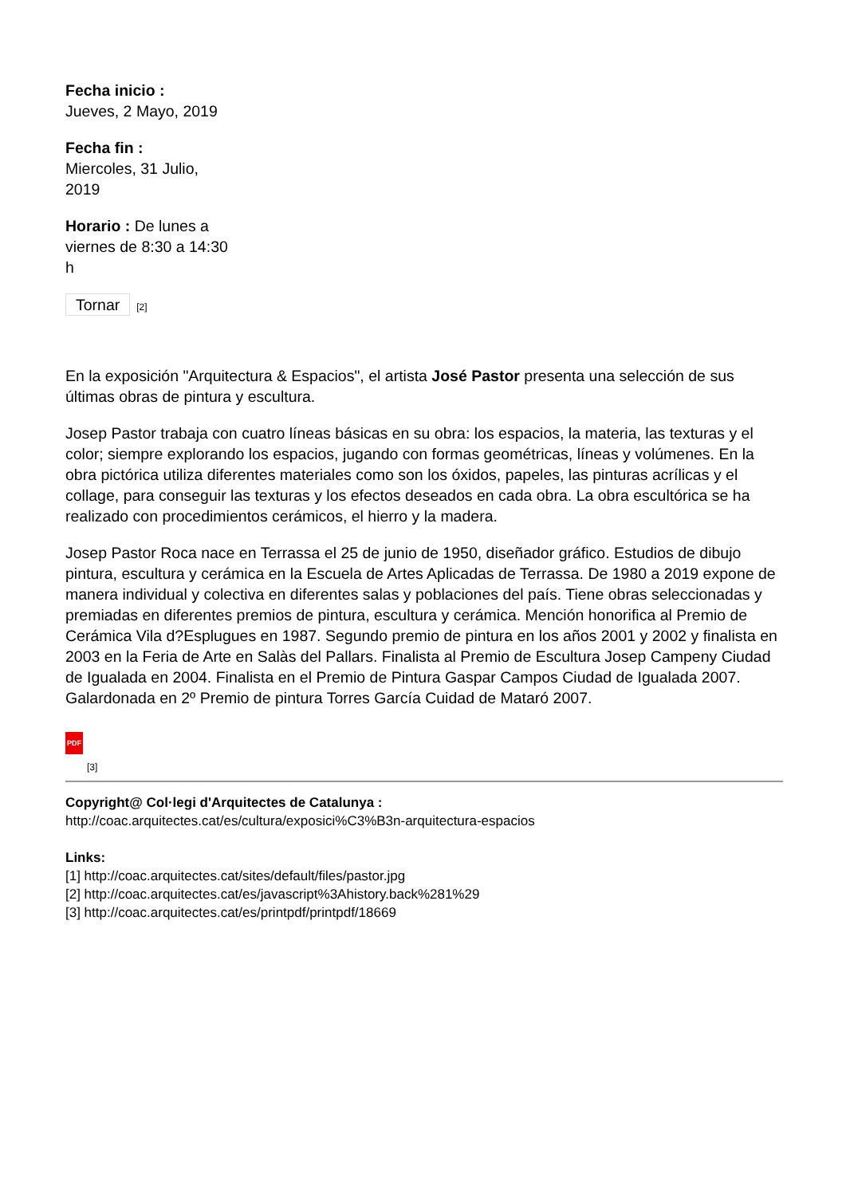Fecha inicio :
Jueves, 2 Mayo, 2019
Fecha fin :
Miercoles, 31 Julio, 2019
Horario : De lunes a viernes de 8:30 a 14:30 h
Tornar [2]
En la exposición "Arquitectura & Espacios", el artista José Pastor presenta una selección de sus últimas obras de pintura y escultura.
Josep Pastor trabaja con cuatro líneas básicas en su obra: los espacios, la materia, las texturas y el color; siempre explorando los espacios, jugando con formas geométricas, líneas y volúmenes. En la obra pictórica utiliza diferentes materiales como son los óxidos, papeles, las pinturas acrílicas y el collage, para conseguir las texturas y los efectos deseados en cada obra. La obra escultórica se ha realizado con procedimientos cerámicos, el hierro y la madera.
Josep Pastor Roca nace en Terrassa el 25 de junio de 1950, diseñador gráfico. Estudios de dibujo pintura, escultura y cerámica en la Escuela de Artes Aplicadas de Terrassa. De 1980 a 2019 expone de manera individual y colectiva en diferentes salas y poblaciones del país. Tiene obras seleccionadas y premiadas en diferentes premios de pintura, escultura y cerámica. Mención honorifica al Premio de Cerámica Vila d?Esplugues en 1987. Segundo premio de pintura en los años 2001 y 2002 y finalista en 2003 en la Feria de Arte en Salàs del Pallars. Finalista al Premio de Escultura Josep Campeny Ciudad de Igualada en 2004. Finalista en el Premio de Pintura Gaspar Campos Ciudad de Igualada 2007. Galardonada en 2º Premio de pintura Torres García Cuidad de Mataró 2007.
PDF
[3]
Copyright@ Col·legi d'Arquitectes de Catalunya :
http://coac.arquitectes.cat/es/cultura/exposici%C3%B3n-arquitectura-espacios
Links:
[1] http://coac.arquitectes.cat/sites/default/files/pastor.jpg
[2] http://coac.arquitectes.cat/es/javascript%3Ahistory.back%281%29
[3] http://coac.arquitectes.cat/es/printpdf/printpdf/18669